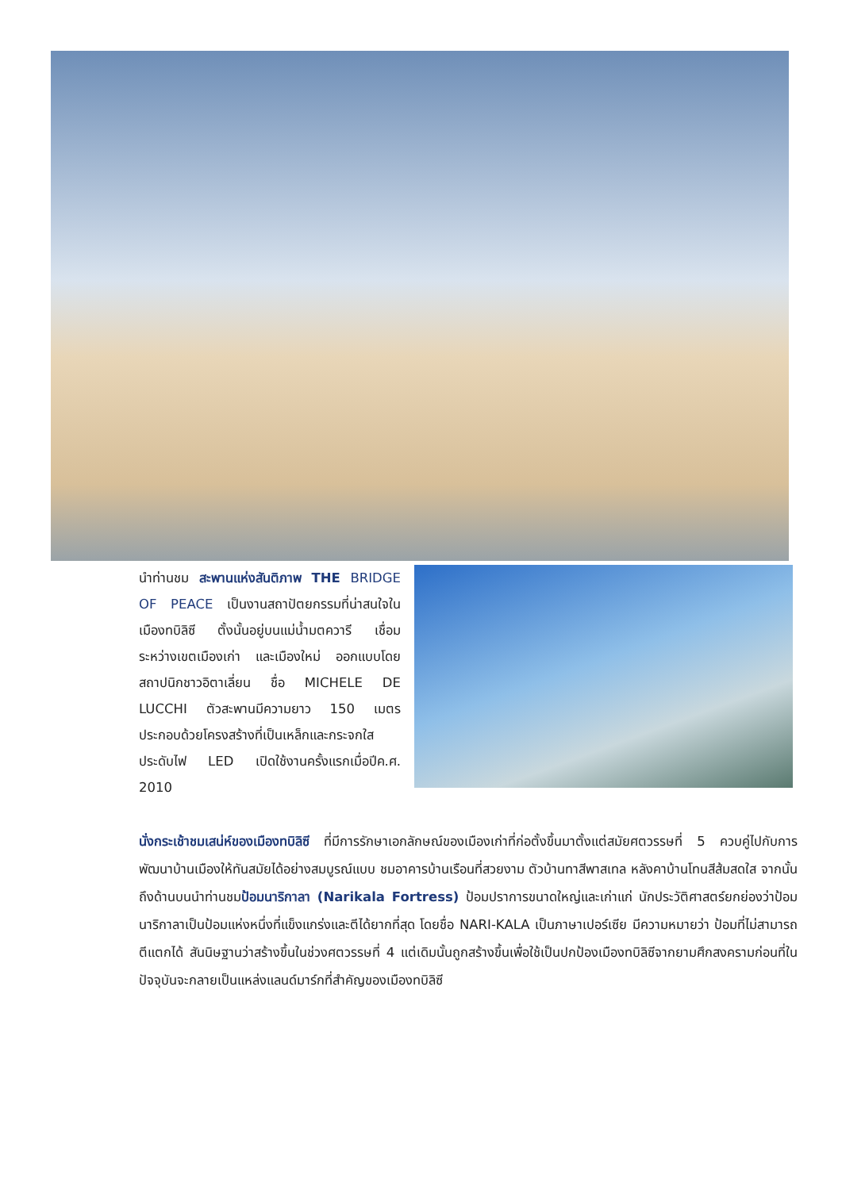นำท่านชม สะพานแห่งสันติภาพ THE BRIDGE OF PEACE เป็นงานสถาปัตยกรรมที่น่าสนใจในเมืองทบิลิซี ตั้งนั้นอยู่บนแม่น้ำมตควารี เชื่อมระหว่างเขตเมืองเก่า และเมืองใหม่ ออกแบบโดย สถาปนิกชาวอิตาเลี่ยน ชื่อ MICHELE DE LUCCHI ตัวสะพานมีความยาว 150 เมตร ประกอบด้วยโครงสร้างที่เป็นเหล็กและกระจกใส ประดับไฟ LED เปิดใช้งานครั้งแรกเมื่อปีค.ศ. 2010
นั่งกระเช้าชมเสน่ห์ของเมืองทบิลิซี ที่มีการรักษาเอกลักษณ์ของเมืองเก่าที่ก่อตั้งขึ้นมาตั้งแต่สมัยศตวรรษที่ 5 ควบคู่ไปกับการพัฒนาบ้านเมืองให้ทันสมัยได้อย่างสมบูรณ์แบบ ชมอาคารบ้านเรือนที่สวยงาม ตัวบ้านทาสีพาสเทล หลังคาบ้านโทนสีส้มสดใส จากนั้นถึงด้านบนนำท่านชมป้อมนาริกาลา (Narikala Fortress) ป้อมปราการขนาดใหญ่และเก่าแก่ นักประวัติศาสตร์ยกย่องว่าป้อมนาริกาลาเป็นป้อมแห่งหนึ่งที่แข็งแกร่งและตีได้ยากที่สุด โดยชื่อ NARI-KALA เป็นภาษาเปอร์เซีย มีความหมายว่า ป้อมที่ไม่สามารถตีแตกได้ สันนิษฐานว่าสร้างขึ้นในช่วงศตวรรษที่ 4 แต่เดิมนั้นถูกสร้างขึ้นเพื่อใช้เป็นปกป้องเมืองทบิลิซีจากยามศึกสงครามก่อนที่ในปัจจุบันจะกลายเป็นแหล่งแลนด์มาร์กที่สำคัญของเมืองทบิลิซี